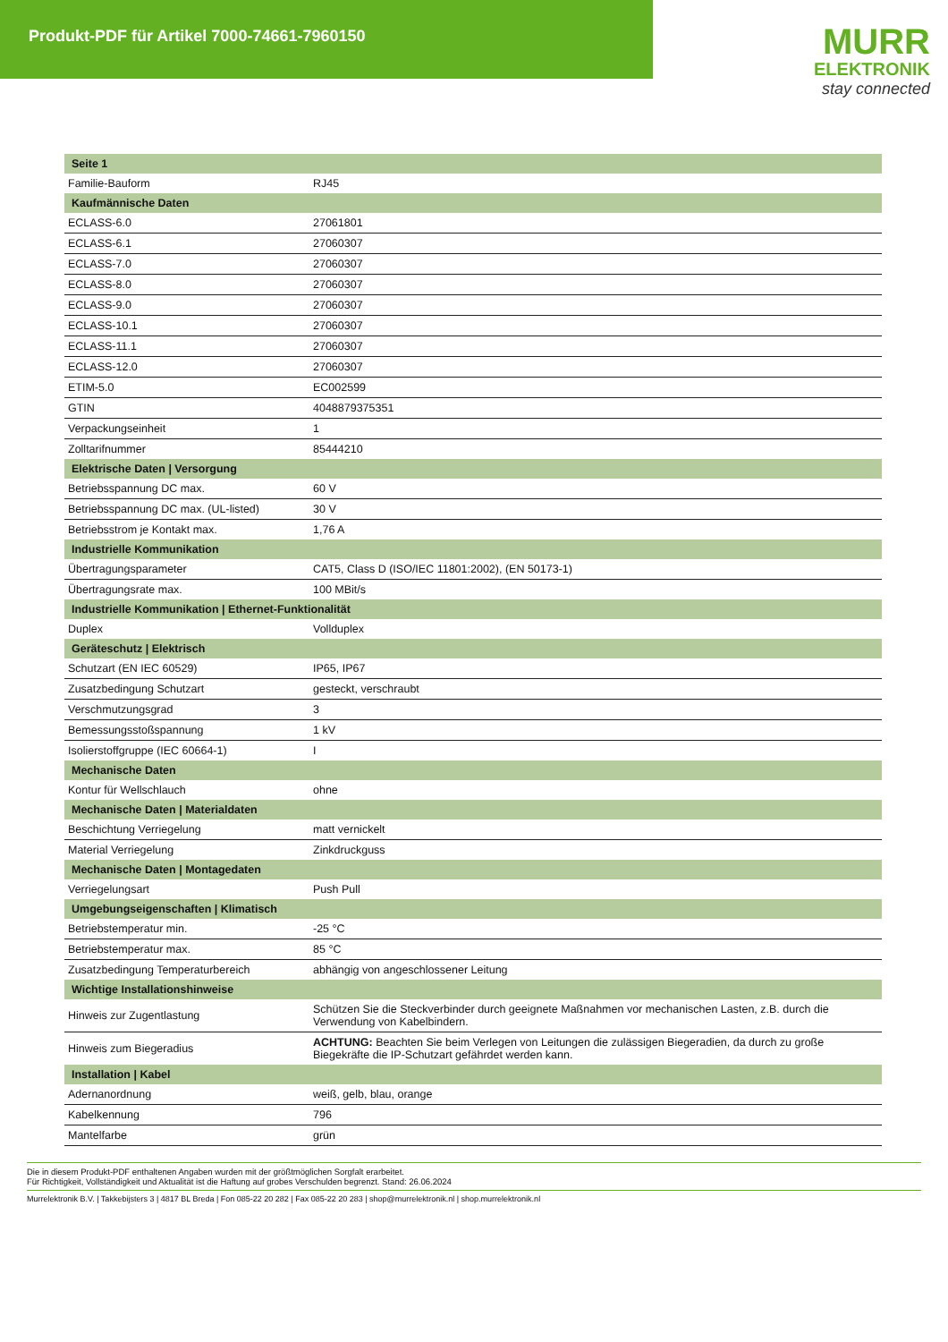Produkt-PDF für Artikel 7000-74661-7960150
MURR
ELEKTRONIK
stay connected
| Seite 1 | |
| --- | --- |
| Familie-Bauform | RJ45 |
| Kaufmännische Daten | |
| ECLASS-6.0 | 27061801 |
| ECLASS-6.1 | 27060307 |
| ECLASS-7.0 | 27060307 |
| ECLASS-8.0 | 27060307 |
| ECLASS-9.0 | 27060307 |
| ECLASS-10.1 | 27060307 |
| ECLASS-11.1 | 27060307 |
| ECLASS-12.0 | 27060307 |
| ETIM-5.0 | EC002599 |
| GTIN | 4048879375351 |
| Verpackungseinheit | 1 |
| Zolltarifnummer | 85444210 |
| Elektrische Daten / Versorgung | |
| Betriebsspannung DC max. | 60 V |
| Betriebsspannung DC max. (UL-listed) | 30 V |
| Betriebsstrom je Kontakt max. | 1,76 A |
| Industrielle Kommunikation | |
| Übertragungsparameter | CAT5, Class D (ISO/IEC 11801:2002), (EN 50173-1) |
| Übertragungsrate max. | 100 MBit/s |
| Industrielle Kommunikation / Ethernet-Funktionalität | |
| Duplex | Vollduplex |
| Geräteschutz / Elektrisch | |
| Schutzart (EN IEC 60529) | IP65, IP67 |
| Zusatzbedingung Schutzart | gesteckt, verschraubt |
| Verschmutzungsgrad | 3 |
| Bemessungsstoßspannung | 1 kV |
| Isolierstoffgruppe (IEC 60664-1) | I |
| Mechanische Daten | |
| Kontur für Wellschlauch | ohne |
| Mechanische Daten / Materialdaten | |
| Beschichtung Verriegelung | matt vernickelt |
| Material Verriegelung | Zinkdruckguss |
| Mechanische Daten / Montagedaten | |
| Verriegelungsart | Push Pull |
| Umgebungseigenschaften / Klimatisch | |
| Betriebstemperatur min. | -25 °C |
| Betriebstemperatur max. | 85 °C |
| Zusatzbedingung Temperaturbereich | abhängig von angeschlossener Leitung |
| Wichtige Installationshinweise | |
| Hinweis zur Zugentlastung | Schützen Sie die Steckverbinder durch geeignete Maßnahmen vor mechanischen Lasten, z.B. durch die Verwendung von Kabelbindern. |
| Hinweis zum Biegeradius | ACHTUNG: Beachten Sie beim Verlegen von Leitungen die zulässigen Biegeradien, da durch zu große Biegekräfte die IP-Schutzart gefährdet werden kann. |
| Installation / Kabel | |
| Adernanordnung | weiß, gelb, blau, orange |
| Kabelkennung | 796 |
| Mantelfarbe | grün |
Die in diesem Produkt-PDF enthaltenen Angaben wurden mit der größtmöglichen Sorgfalt erarbeitet.
Für Richtigkeit, Vollständigkeit und Aktualität ist die Haftung auf grobes Verschulden begrenzt. Stand: 26.06.2024
Murrelektronik B.V. | Takkebijsters 3 | 4817 BL Breda | Fon 085-22 20 282 | Fax 085-22 20 283 | shop@murrelektronik.nl | shop.murrelektronik.nl